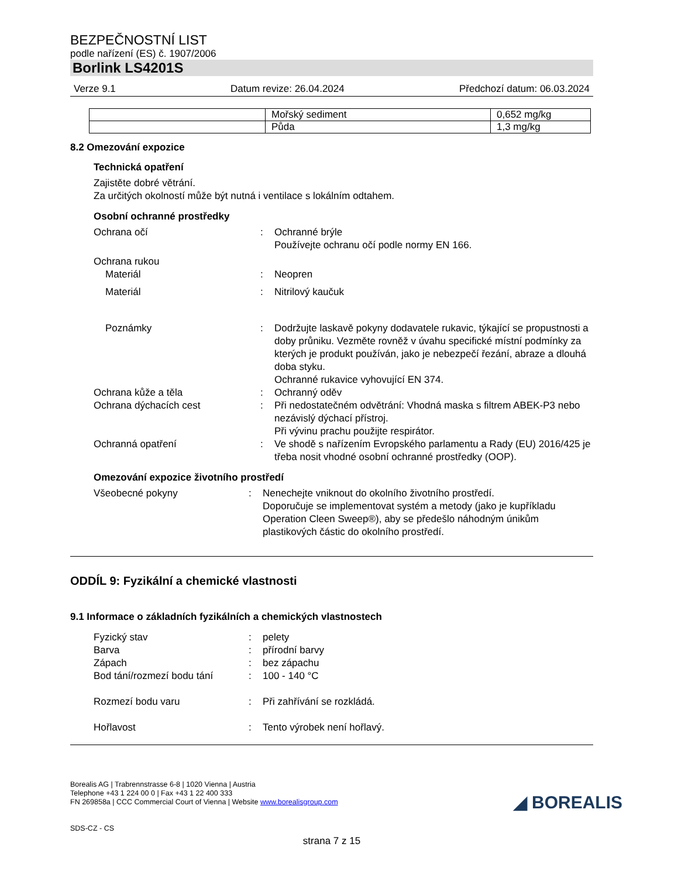BEZPEČNOSTNÍ LIST
podle nařízení (ES) č. 1907/2006
Borlink LS4201S
Verze 9.1 Datum revize: 26.04.2024 Předchozí datum: 06.03.2024
| | Mořský sediment | 0,652 mg/kg |
| | Půda | 1,3 mg/kg |
8.2 Omezování expozice
Technická opatření
Zajistěte dobré větrání.
Za určitých okolností může být nutná i ventilace s lokálním odtahem.
Osobní ochranné prostředky
| Ochrana očí | : | Ochranné brýle Používejte ochranu očí podle normy EN 166. |
| Ochrana rukou | | |
| Materiál | : | Neopren |
| Materiál | : | Nitrilový kaučuk |
| Poznámky | : | Dodržujte laskavě pokyny dodavatele rukavic, týkající se propustnosti a doby průniku. Vezměte rovněž v úvahu specifické místní podmínky za kterých je produkt používán, jako je nebezpečí řezání, abraze a dlouhá doba styku. Ochranné rukavice vyhovující EN 374. |
| Ochrana kůže a těla | : | Ochranný oděv |
| Ochrana dýchacích cest | : | Při nedostatečném odvětrání: Vhodná maska s filtrem ABEK-P3 nebo nezávislý dýchací přístroj. Při vývinu prachu použijte respirátor. |
| Ochranná opatření | : | Ve shodě s nařízením Evropského parlamentu a Rady (EU) 2016/425 je třeba nosit vhodné osobní ochranné prostředky (OOP). |
Omezování expozice životního prostředí
| Všeobecné pokyny | : | Nenechejte vniknout do okolního životního prostředí. Doporučuje se implementovat systém a metody (jako je kupříkladu Operation Cleen Sweep®), aby se předešlo náhodným únikům plastikových částic do okolního prostředí. |
ODDÍL 9: Fyzikální a chemické vlastnosti
9.1 Informace o základních fyzikálních a chemických vlastnostech
| Fyzický stav | : | pelety |
| Barva | : | přírodní barvy |
| Zápach | : | bez zápachu |
| Bod tání/rozmezí bodu tání | : | 100 - 140 °C |
| Rozmezí bodu varu | : | Při zahřívání se rozkládá. |
| Hořlavost | : | Tento výrobek není hořlavý. |
Borealis AG | Trabrennstrasse 6-8 | 1020 Vienna | Austria
Telephone +43 1 224 00 0 | Fax +43 1 22 400 333
FN 269858a | CCC Commercial Court of Vienna | Website www.borealisgroup.com
SDS-CZ - CS
◢ BOREALIS
strana 7 z 15